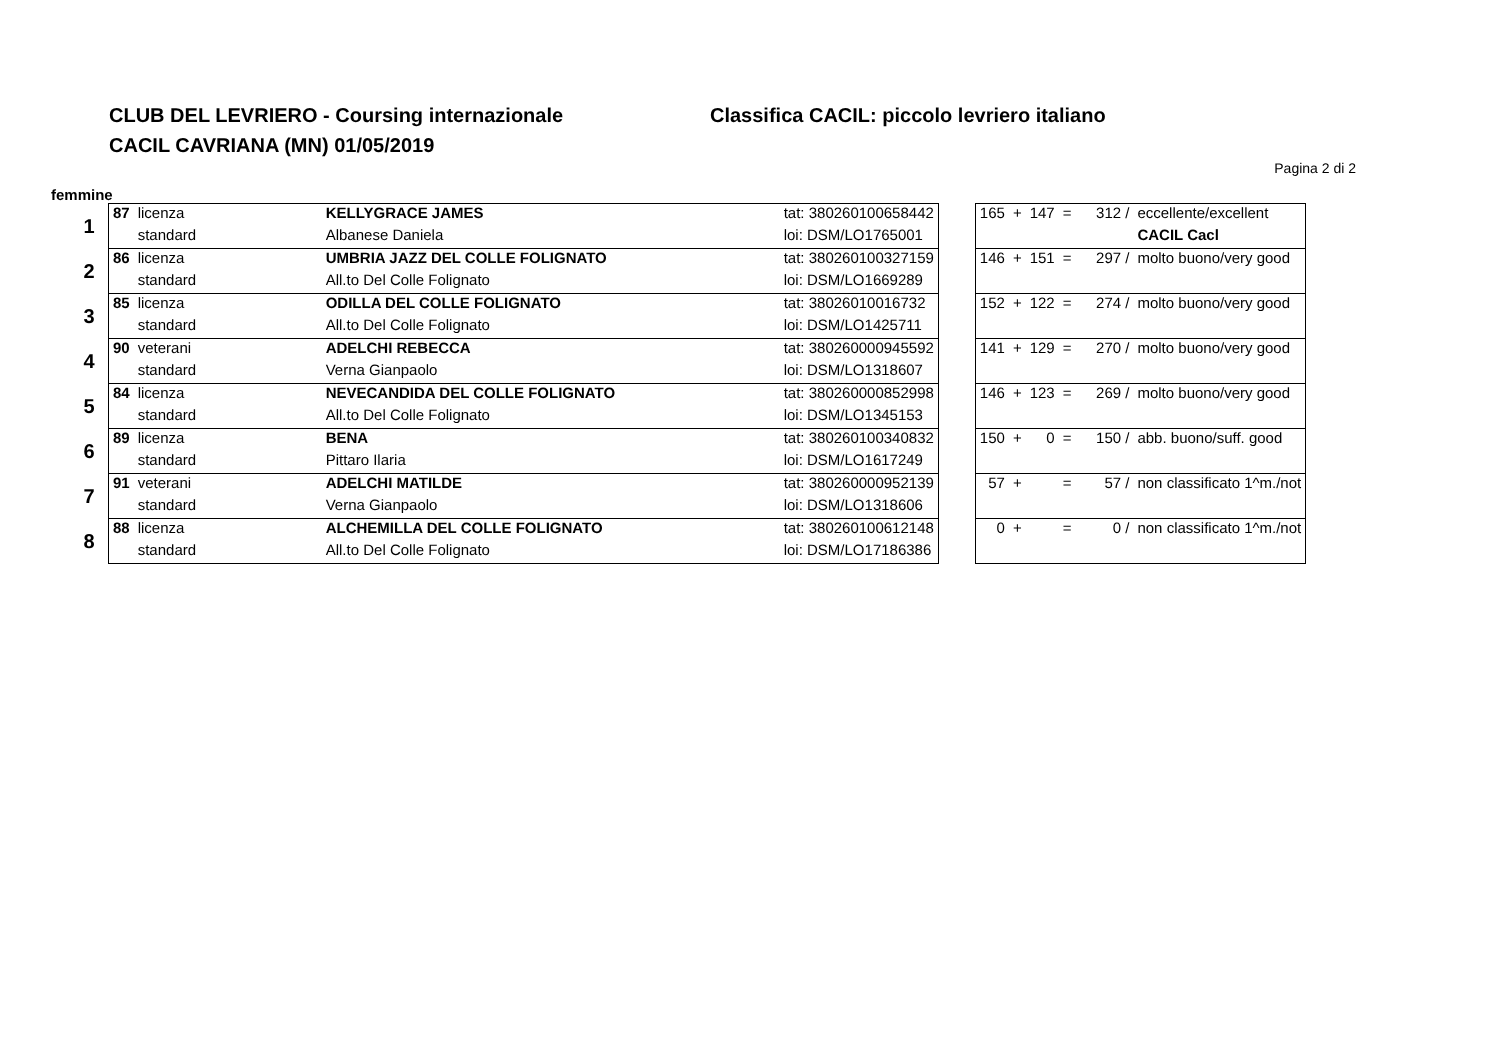CLUB DEL LEVRIERO - Coursing internazionale
CACIL CAVRIANA (MN) 01/05/2019
Classifica CACIL: piccolo levriero italiano
Pagina 2 di 2
femmine
| 1 | 87 | licenza | KELLYGRACE JAMES | tat: 380260100658442 | | 165 | + | 147 | = | 312 / | eccellente/excellent |
| | | standard | Albanese Daniela | loi: DSM/LO1765001 | | | | | | | CACIL Cacl |
| 2 | 86 | licenza | UMBRIA JAZZ DEL COLLE FOLIGNATO | tat: 380260100327159 | | 146 | + | 151 | = | 297 / | molto buono/very good |
| | | standard | All.to Del Colle Folignato | loi: DSM/LO1669289 | | | | | | | |
| 3 | 85 | licenza | ODILLA DEL COLLE FOLIGNATO | tat: 38026010016732 | | 152 | + | 122 | = | 274 / | molto buono/very good |
| | | standard | All.to Del Colle Folignato | loi: DSM/LO1425711 | | | | | | | |
| 4 | 90 | veterani | ADELCHI REBECCA | tat: 380260000945592 | | 141 | + | 129 | = | 270 / | molto buono/very good |
| | | standard | Verna Gianpaolo | loi: DSM/LO1318607 | | | | | | | |
| 5 | 84 | licenza | NEVECANDIDA DEL COLLE FOLIGNATO | tat: 380260000852998 | | 146 | + | 123 | = | 269 / | molto buono/very good |
| | | standard | All.to Del Colle Folignato | loi: DSM/LO1345153 | | | | | | | |
| 6 | 89 | licenza | BENA | tat: 380260100340832 | | 150 | + | 0 | = | 150 / | abb. buono/suff. good |
| | | standard | Pittaro Ilaria | loi: DSM/LO1617249 | | | | | | | |
| 7 | 91 | veterani | ADELCHI MATILDE | tat: 380260000952139 | | 57 | + | | = | 57 / | non classificato 1^m./not |
| | | standard | Verna Gianpaolo | loi: DSM/LO1318606 | | | | | | | |
| 8 | 88 | licenza | ALCHEMILLA DEL COLLE FOLIGNATO | tat: 380260100612148 | | 0 | + | | = | 0 / | non classificato 1^m./not |
| | | standard | All.to Del Colle Folignato | loi: DSM/LO17186386 | | | | | | | |